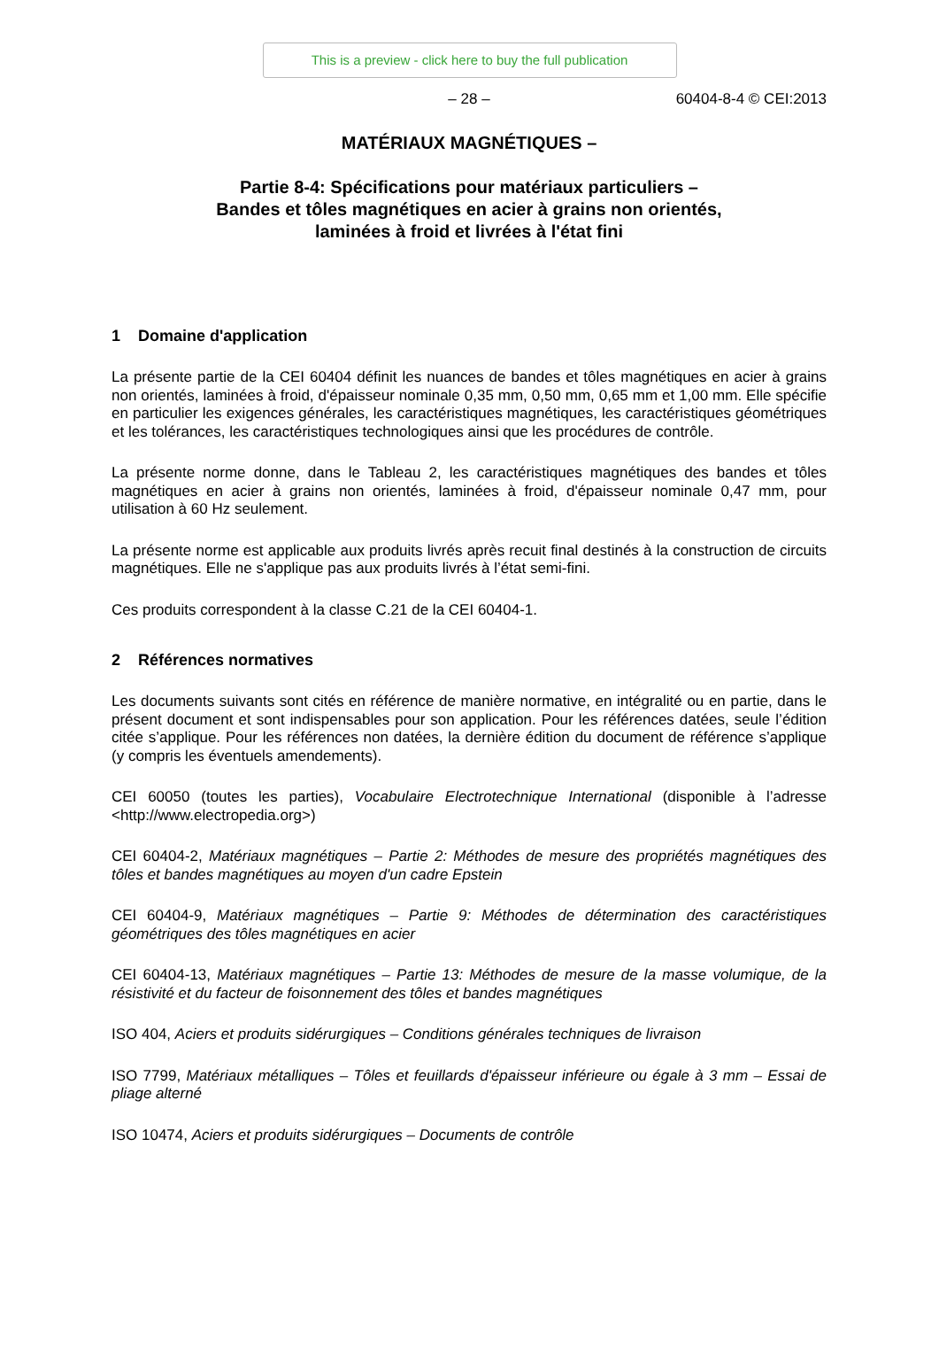This is a preview - click here to buy the full publication
– 28 – 60404-8-4 © CEI:2013
MATÉRIAUX MAGNÉTIQUES –
Partie 8-4: Spécifications pour matériaux particuliers –
Bandes et tôles magnétiques en acier à grains non orientés,
laminées à froid et livrées à l'état fini
1 Domaine d'application
La présente partie de la CEI 60404 définit les nuances de bandes et tôles magnétiques en acier à grains non orientés, laminées à froid, d'épaisseur nominale 0,35 mm, 0,50 mm, 0,65 mm et 1,00 mm. Elle spécifie en particulier les exigences générales, les caractéristiques magnétiques, les caractéristiques géométriques et les tolérances, les caractéristiques technologiques ainsi que les procédures de contrôle.
La présente norme donne, dans le Tableau 2, les caractéristiques magnétiques des bandes et tôles magnétiques en acier à grains non orientés, laminées à froid, d'épaisseur nominale 0,47 mm, pour utilisation à 60 Hz seulement.
La présente norme est applicable aux produits livrés après recuit final destinés à la construction de circuits magnétiques. Elle ne s'applique pas aux produits livrés à l’état semi-fini.
Ces produits correspondent à la classe C.21 de la CEI 60404-1.
2 Références normatives
Les documents suivants sont cités en référence de manière normative, en intégralité ou en partie, dans le présent document et sont indispensables pour son application. Pour les références datées, seule l’édition citée s’applique. Pour les références non datées, la dernière édition du document de référence s’applique (y compris les éventuels amendements).
CEI 60050 (toutes les parties), Vocabulaire Electrotechnique International (disponible à l’adresse <http://www.electropedia.org>)
CEI 60404-2, Matériaux magnétiques – Partie 2: Méthodes de mesure des propriétés magnétiques des tôles et bandes magnétiques au moyen d'un cadre Epstein
CEI 60404-9, Matériaux magnétiques – Partie 9: Méthodes de détermination des caractéristiques géométriques des tôles magnétiques en acier
CEI 60404-13, Matériaux magnétiques – Partie 13: Méthodes de mesure de la masse volumique, de la résistivité et du facteur de foisonnement des tôles et bandes magnétiques
ISO 404, Aciers et produits sidérurgiques – Conditions générales techniques de livraison
ISO 7799, Matériaux métalliques – Tôles et feuillards d'épaisseur inférieure ou égale à 3 mm – Essai de pliage alterné
ISO 10474, Aciers et produits sidérurgiques – Documents de contrôle